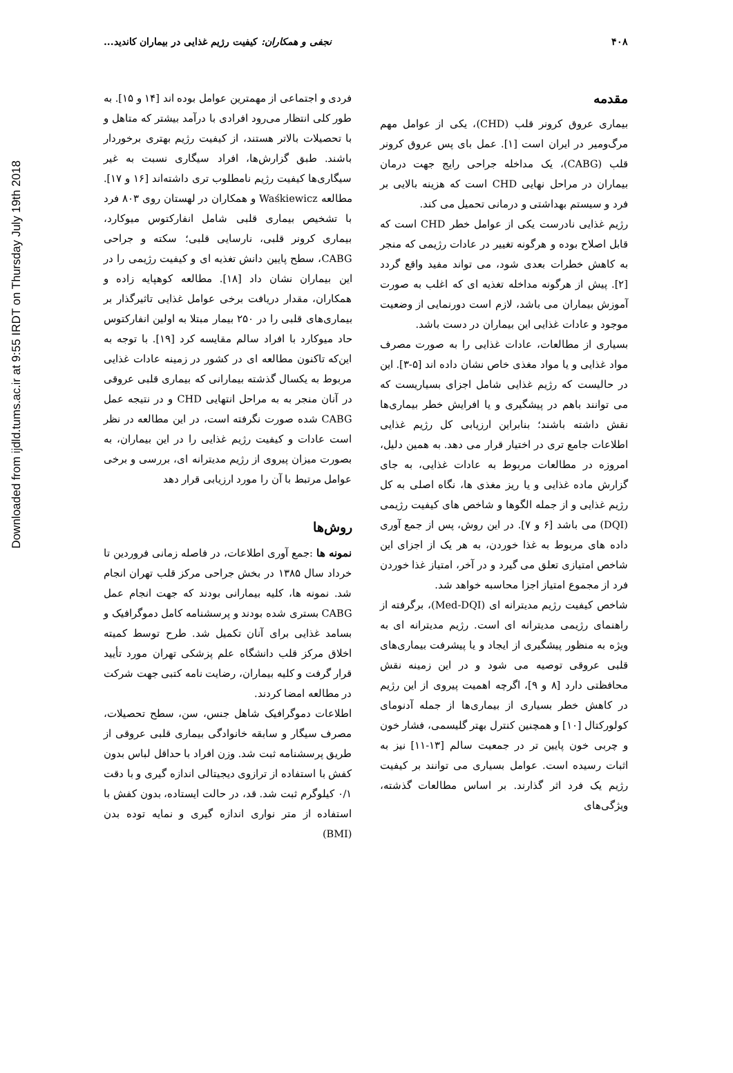Downloaded from ijdld.tums.ac.ir at 9:55 IRDT on Thursday July 19th 2018
۴۰۸ نجفی و همکاران: کیفیت رژیم غذایی در بیماران کاندید...
مقدمه
بیماری عروق کرونر قلب (CHD)، یکی از عوامل مهم مرگ‌ومیر در ایران است [۱]. عمل بای پس عروق کرونر قلب (CABG)، یک مداخله جراحی رایج جهت درمان بیماران در مراحل نهایی CHD است که هزینه بالایی بر فرد و سیستم بهداشتی و درمانی تحمیل می کند.
رژیم غذایی نادرست یکی از عوامل خطر CHD است که قابل اصلاح بوده و هرگونه تغییر در عادات رژیمی که منجر به کاهش خطرات بعدی شود، می تواند مفید واقع گردد [۲]. پیش از هرگونه مداخله تغذیه ای که اغلب به صورت آموزش بیماران می باشد، لازم است دورنمایی از وضعیت موجود و عادات غذایی این بیماران در دست باشد.
بسیاری از مطالعات، عادات غذایی را به صورت مصرف مواد غذایی و یا مواد مغذی خاص نشان داده اند [۵-۳]. این در حالیست که رژیم غذایی شامل اجزای بسیاریست که می توانند باهم در پیشگیری و یا افرایش خطر بیماری‌ها نقش داشته باشند؛ بنابراین ارزیابی کل رژیم غذایی اطلاعات جامع تری در اختیار قرار می دهد. به همین دلیل، امروزه در مطالعات مربوط به عادات غذایی، به جای گزارش ماده غذایی و یا ریز مغذی ها، نگاه اصلی به کل رژیم غذایی و از جمله الگوها و شاخص های کیفیت رژیمی (DQI) می باشد [۶ و ۷]. در این روش، پس از جمع آوری داده های مربوط به غذا خوردن، به هر یک از اجزای این شاخص امتیازی تعلق می گیرد و در آخر، امتیاز غذا خوردن فرد از مجموع امتیاز اجزا محاسبه خواهد شد.
شاخص کیفیت رژیم مدیترانه ای (Med-DQI)، برگرفته از راهنمای رژیمی مدیترانه ای است. رژیم مدیترانه ای به ویژه به منظور پیشگیری از ایجاد و یا پیشرفت بیماری‌های قلبی عروقی توصیه می شود و در این زمینه نقش محافظتی دارد [۸ و ۹]، اگرچه اهمیت پیروی از این رژیم در کاهش خطر بسیاری از بیماری‌ها از جمله آدنومای کولورکتال [۱۰] و همچنین کنترل بهتر گلیسمی، فشار خون و چربی خون پایین تر در جمعیت سالم [۱۳-۱۱] نیز به اثبات رسیده است. عوامل بسیاری می توانند بر کیفیت رژیم یک فرد اثر گذارند. بر اساس مطالعات گذشته، ویژگی‌های
فردی و اجتماعی از مهمترین عوامل بوده اند [۱۴ و ۱۵]. به طور کلی انتظار می‌رود افرادی با درآمد بیشتر که متاهل و با تحصیلات بالاتر هستند، از کیفیت رژیم بهتری برخوردار باشند. طبق گزارش‌ها، افراد سیگاری نسبت به غیر سیگاری‌ها کیفیت رژیم نامطلوب تری داشته‌اند [۱۶ و ۱۷]. مطالعه Waśkiewicz و همکاران در لهستان روی ۸۰۳ فرد با تشخیص بیماری قلبی شامل انفارکتوس میوکارد، بیماری کرونر قلبی، نارسایی قلبی؛ سکته و جراحی CABG، سطح پایین دانش تغذیه ای و کیفیت رژیمی را در این بیماران نشان داد [۱۸]. مطالعه کوهپایه زاده و همکاران، مقدار دریافت برخی عوامل غذایی تاثیرگذار بر بیماری‌های قلبی را در ۲۵۰ بیمار مبتلا به اولین انفارکتوس حاد میوکارد با افراد سالم مقایسه کرد [۱۹]. با توجه به این‌که تاکنون مطالعه ای در کشور در زمینه عادات غذایی مربوط به یکسال گذشته بیمارانی که بیماری قلبی عروقی در آنان منجر به به مراحل انتهایی CHD و در نتیجه عمل CABG شده صورت نگرفته است، در این مطالعه در نظر است عادات و کیفیت رژیم غذایی را در این بیماران، به بصورت میزان پیروی از رژیم مدیترانه ای، بررسی و برخی عوامل مرتبط با آن را مورد ارزیابی قرار دهد
روش‌ها
نمونه ها :جمع آوری اطلاعات، در فاصله زمانی فروردین تا خرداد سال ۱۳۸۵ در بخش جراحی مرکز قلب تهران انجام شد. نمونه ها، کلیه بیمارانی بودند که جهت انجام عمل CABG بستری شده بودند و پرسشنامه کامل دموگرافیک و بسامد غذایی برای آنان تکمیل شد. طرح توسط کمیته اخلاق مرکز قلب دانشگاه علم پزشکی تهران مورد تأیید قرار گرفت و کلیه بیماران، رضایت نامه کتبی جهت شرکت در مطالعه امضا کردند.
اطلاعات دموگرافیک شاهل جنس، سن، سطح تحصیلات، مصرف سیگار و سابقه خانوادگی بیماری قلبی عروقی از طریق پرسشنامه ثبت شد. وزن افراد با حداقل لباس بدون کفش با استفاده از ترازوی دیجیتالی اندازه گیری و با دقت ۰/۱ کیلوگرم ثبت شد. قد، در حالت ایستاده، بدون کفش با استفاده از متر نواری اندازه گیری و نمایه توده بدن (BMI)